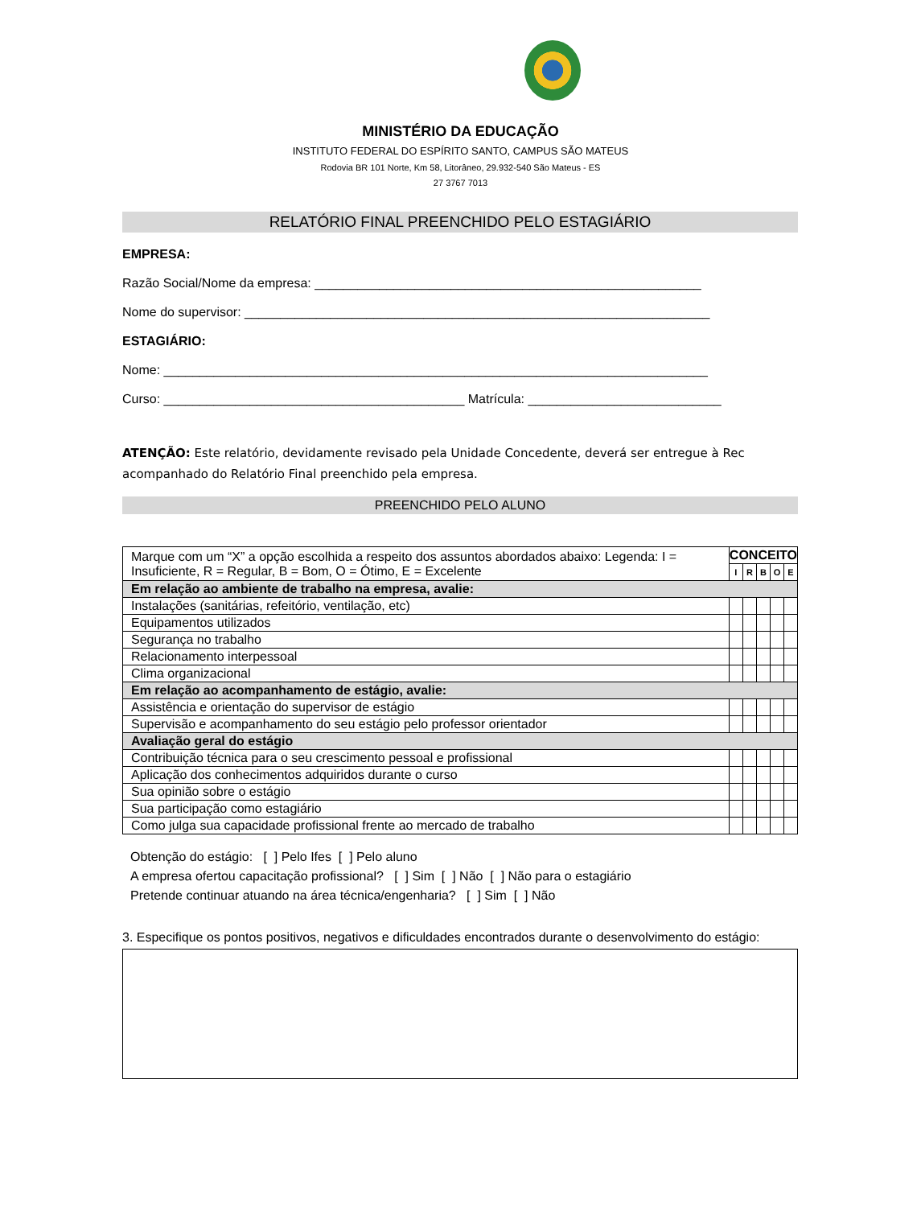MINISTÉRIO DA EDUCAÇÃO
INSTITUTO FEDERAL DO ESPÍRITO SANTO, CAMPUS SÃO MATEUS
Rodovia BR 101 Norte, Km 58, Litorâneo, 29.932-540 São Mateus - ES
27 3767 7013
RELATÓRIO FINAL PREENCHIDO PELO ESTAGIÁRIO
EMPRESA:
Razão Social/Nome da empresa: ______________________________________________________
Nome do supervisor: _________________________________________________________________
ESTAGIÁRIO:
Nome: ____________________________________________________________________________
Curso: __________________________________________ Matrícula: ___________________________
ATENÇÃO: Este relatório, devidamente revisado pela Unidade Concedente, deverá ser entregue à Rec acompanhado do Relatório Final preenchido pela empresa.
PREENCHIDO PELO ALUNO
| Marque com um “X” a opção escolhida a respeito dos assuntos abordados abaixo: Legenda: I = Insuficiente, R = Regular, B = Bom, O = Ótimo, E = Excelente | CONCEITO | | | | |
| | I | R | B | O | E |
| Em relação ao ambiente de trabalho na empresa, avalie: | | | | | |
| Instalações (sanitárias, refeitório, ventilação, etc) | | | | | |
| Equipamentos utilizados | | | | | |
| Segurança no trabalho | | | | | |
| Relacionamento interpessoal | | | | | |
| Clima organizacional | | | | | |
| Em relação ao acompanhamento de estágio, avalie: | | | | | |
| Assistência e orientação do supervisor de estágio | | | | | |
| Supervisão e acompanhamento do seu estágio pelo professor orientador | | | | | |
| Avaliação geral do estágio | | | | | |
| Contribuição técnica para o seu crescimento pessoal e profissional | | | | | |
| Aplicação dos conhecimentos adquiridos durante o curso | | | | | |
| Sua opinião sobre o estágio | | | | | |
| Sua participação como estagiário | | | | | |
| Como julga sua capacidade profissional frente ao mercado de trabalho | | | | | |
Obtenção do estágio: [ ] Pelo Ifes [ ] Pelo aluno
A empresa ofertou capacitação profissional? [ ] Sim [ ] Não [ ] Não para o estagiário
Pretende continuar atuando na área técnica/engenharia? [ ] Sim [ ] Não
3. Especifique os pontos positivos, negativos e dificuldades encontrados durante o desenvolvimento do estágio: